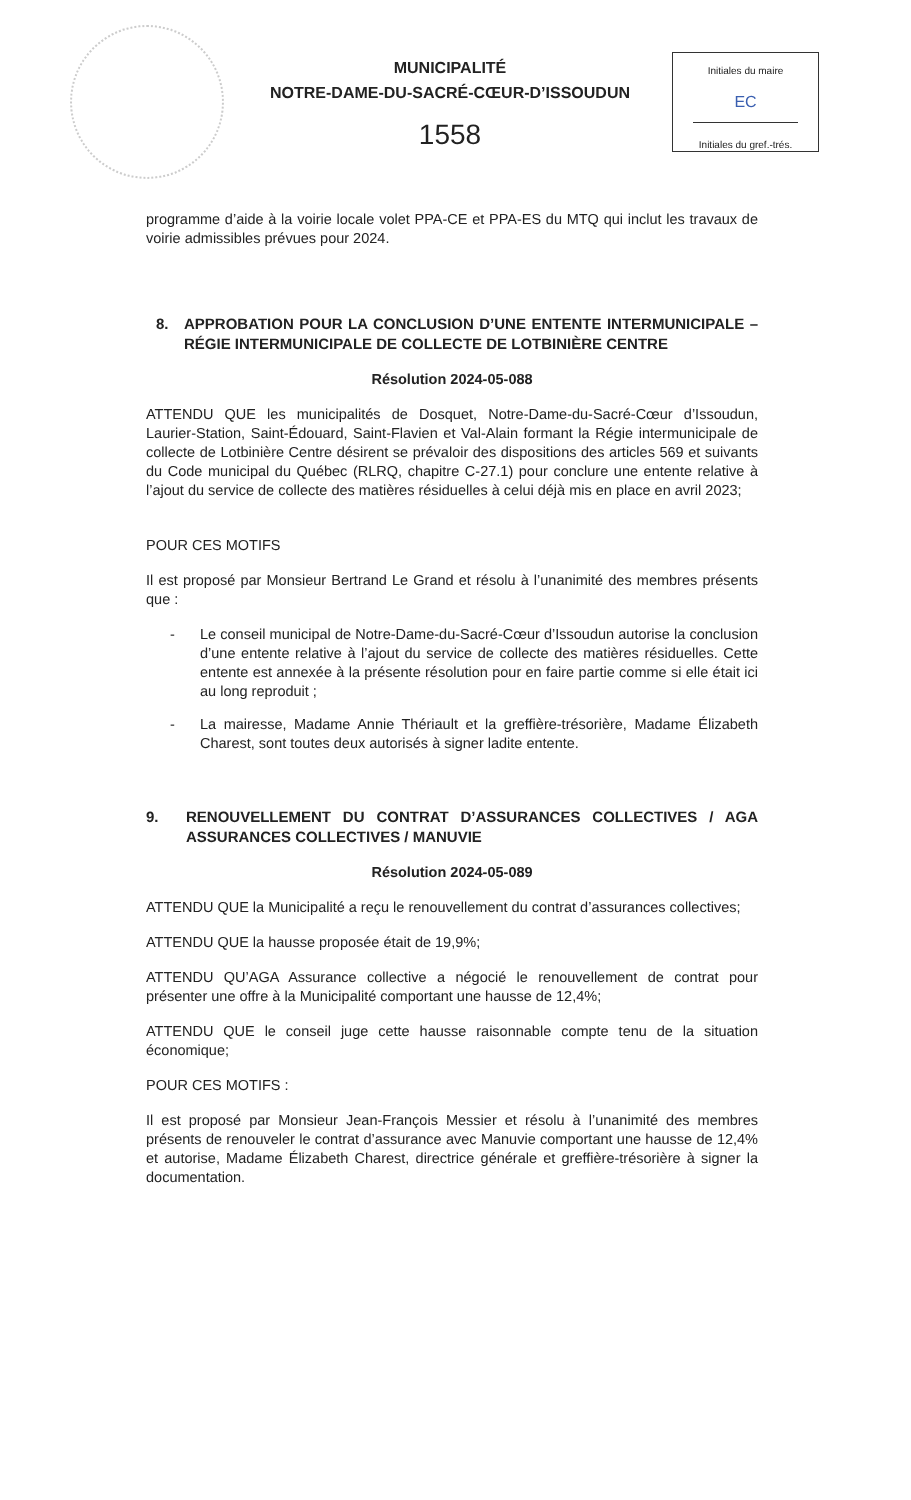MUNICIPALITÉ
NOTRE-DAME-DU-SACRÉ-CŒUR-D’ISSOUDUN
1558
Initiales du maire
EC
Initiales du gref.-trés.
programme d’aide à la voirie locale volet PPA-CE et PPA-ES du MTQ qui inclut les travaux de voirie admissibles prévues pour 2024.
8. APPROBATION POUR LA CONCLUSION D’UNE ENTENTE INTERMUNICIPALE – RÉGIE INTERMUNICIPALE DE COLLECTE DE LOTBINIÈRE CENTRE
Résolution 2024-05-088
ATTENDU QUE les municipalités de Dosquet, Notre-Dame-du-Sacré-Cœur d’Issoudun, Laurier-Station, Saint-Édouard, Saint-Flavien et Val-Alain formant la Régie intermunicipale de collecte de Lotbinière Centre désirent se prévaloir des dispositions des articles 569 et suivants du Code municipal du Québec (RLRQ, chapitre C-27.1) pour conclure une entente relative à l’ajout du service de collecte des matières résiduelles à celui déjà mis en place en avril 2023;
POUR CES MOTIFS
Il est proposé par Monsieur Bertrand Le Grand et résolu à l’unanimité des membres présents que :
- Le conseil municipal de Notre-Dame-du-Sacré-Cœur d’Issoudun autorise la conclusion d’une entente relative à l’ajout du service de collecte des matières résiduelles. Cette entente est annexée à la présente résolution pour en faire partie comme si elle était ici au long reproduit ;
- La mairesse, Madame Annie Thériault et la greffière-trésorière, Madame Élizabeth Charest, sont toutes deux autorisés à signer ladite entente.
9. RENOUVELLEMENT DU CONTRAT D’ASSURANCES COLLECTIVES / AGA ASSURANCES COLLECTIVES / MANUVIE
Résolution 2024-05-089
ATTENDU QUE la Municipalité a reçu le renouvellement du contrat d’assurances collectives;
ATTENDU QUE la hausse proposée était de 19,9%;
ATTENDU QU’AGA Assurance collective a négocié le renouvellement de contrat pour présenter une offre à la Municipalité comportant une hausse de 12,4%;
ATTENDU QUE le conseil juge cette hausse raisonnable compte tenu de la situation économique;
POUR CES MOTIFS :
Il est proposé par Monsieur Jean-François Messier et résolu à l’unanimité des membres présents de renouveler le contrat d’assurance avec Manuvie comportant une hausse de 12,4% et autorise, Madame Élizabeth Charest, directrice générale et greffière-trésorière à signer la documentation.